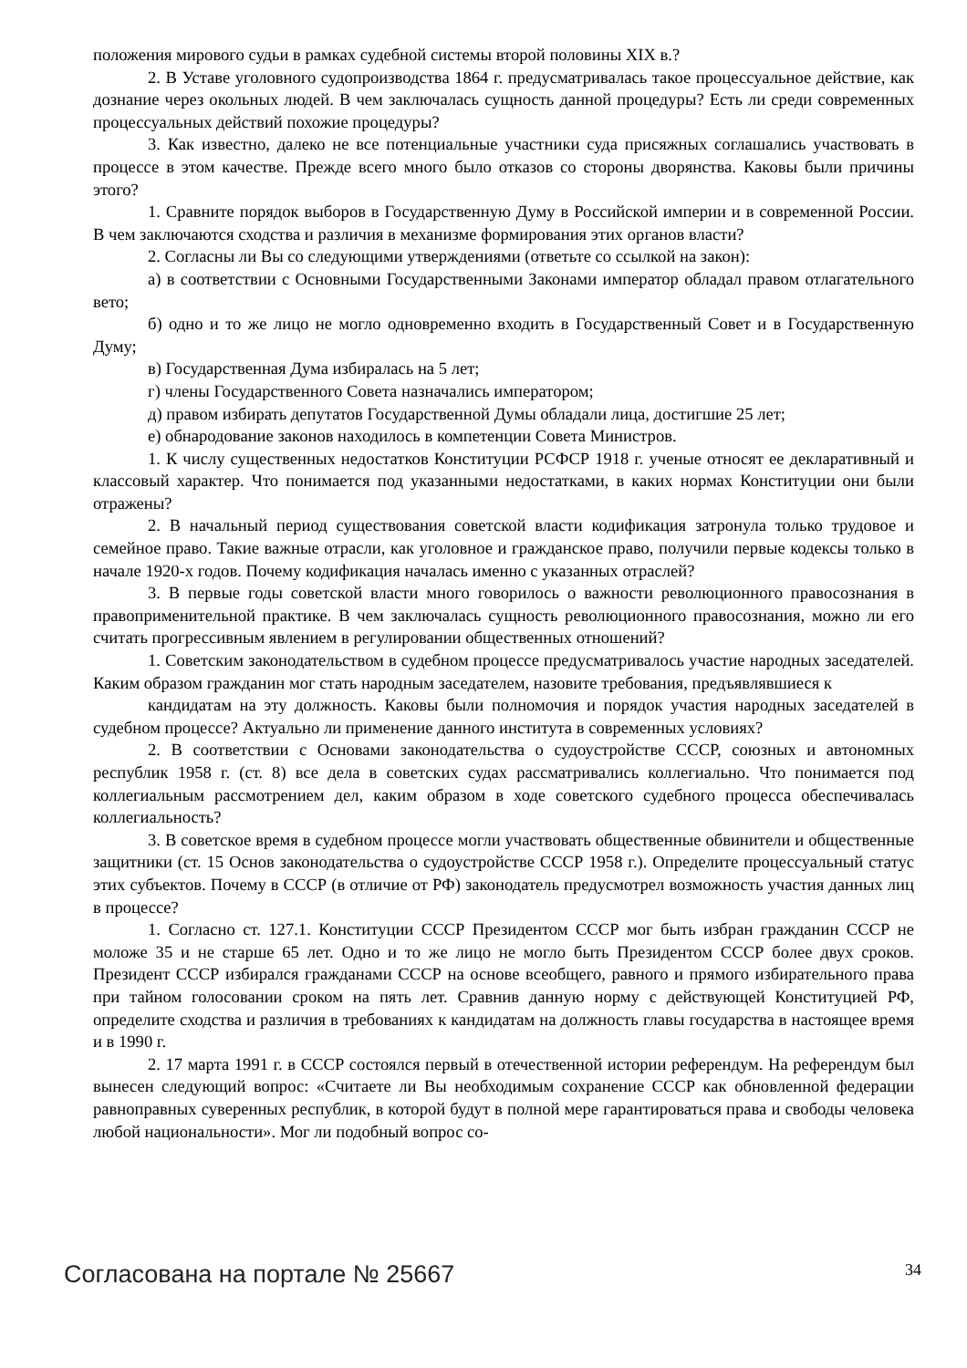положения мирового судьи в рамках судебной системы второй половины XIX в.?
2. В Уставе уголовного судопроизводства 1864 г. предусматривалась такое процессуальное действие, как дознание через окольных людей. В чем заключалась сущность данной процедуры? Есть ли среди современных процессуальных действий похожие процедуры?
3. Как известно, далеко не все потенциальные участники суда присяжных соглашались участвовать в процессе в этом качестве. Прежде всего много было отказов со стороны дворянства. Каковы были причины этого?
1. Сравните порядок выборов в Государственную Думу в Российской империи и в современной России. В чем заключаются сходства и различия в механизме формирования этих органов власти?
2. Согласны ли Вы со следующими утверждениями (ответьте со ссылкой на закон):
а) в соответствии с Основными Государственными Законами император обладал правом отлагательного вето;
б) одно и то же лицо не могло одновременно входить в Государственный Совет и в Государственную Думу;
в) Государственная Дума избиралась на 5 лет;
г) члены Государственного Совета назначались императором;
д) правом избирать депутатов Государственной Думы обладали лица, достигшие 25 лет;
е) обнародование законов находилось в компетенции Совета Министров.
1. К числу существенных недостатков Конституции РСФСР 1918 г. ученые относят ее декларативный и классовый характер. Что понимается под указанными недостатками, в каких нормах Конституции они были отражены?
2. В начальный период существования советской власти кодификация затронула только трудовое и семейное право. Такие важные отрасли, как уголовное и гражданское право, получили первые кодексы только в начале 1920-х годов. Почему кодификация началась именно с указанных отраслей?
3. В первые годы советской власти много говорилось о важности революционного правосознания в правоприменительной практике. В чем заключалась сущность революционного правосознания, можно ли его считать прогрессивным явлением в регулировании общественных отношений?
1. Советским законодательством в судебном процессе предусматривалось участие народных заседателей. Каким образом гражданин мог стать народным заседателем, назовите требования, предъявлявшиеся к
кандидатам на эту должность. Каковы были полномочия и порядок участия народных заседателей в судебном процессе? Актуально ли применение данного института в современных условиях?
2. В соответствии с Основами законодательства о судоустройстве СССР, союзных и автономных республик 1958 г. (ст. 8) все дела в советских судах рассматривались коллегиально. Что понимается под коллегиальным рассмотрением дел, каким образом в ходе советского судебного процесса обеспечивалась коллегиальность?
3. В советское время в судебном процессе могли участвовать общественные обвинители и общественные защитники (ст. 15 Основ законодательства о судоустройстве СССР 1958 г.). Определите процессуальный статус этих субъектов. Почему в СССР (в отличие от РФ) законодатель предусмотрел возможность участия данных лиц в процессе?
1. Согласно ст. 127.1. Конституции СССР Президентом СССР мог быть избран гражданин СССР не моложе 35 и не старше 65 лет. Одно и то же лицо не могло быть Президентом СССР более двух сроков. Президент СССР избирался гражданами СССР на основе всеобщего, равного и прямого избирательного права при тайном голосовании сроком на пять лет. Сравнив данную норму с действующей Конституцией РФ, определите сходства и различия в требованиях к кандидатам на должность главы государства в настоящее время и в 1990 г.
2. 17 марта 1991 г. в СССР состоялся первый в отечественной истории референдум. На референдум был вынесен следующий вопрос: «Считаете ли Вы необходимым сохранение СССР как обновленной федерации равноправных суверенных республик, в которой будут в полной мере гарантироваться права и свободы человека любой национальности». Мог ли подобный вопрос со-
Согласована на портале № 25667 34